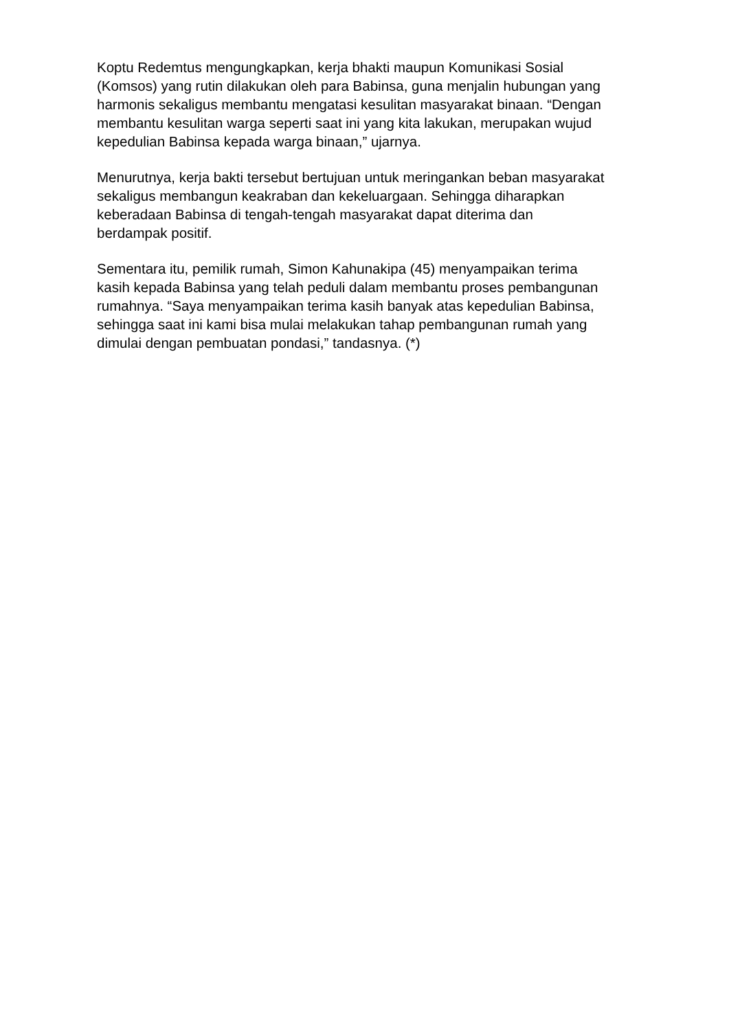Koptu Redemtus mengungkapkan, kerja bhakti maupun Komunikasi Sosial
(Komsos) yang rutin dilakukan oleh para Babinsa, guna menjalin hubungan yang
harmonis sekaligus membantu mengatasi kesulitan masyarakat binaan. “Dengan
membantu kesulitan warga seperti saat ini yang kita lakukan, merupakan wujud
kepedulian Babinsa kepada warga binaan,” ujarnya.
Menurutnya, kerja bakti tersebut bertujuan untuk meringankan beban masyarakat
sekaligus membangun keakraban dan kekeluargaan. Sehingga diharapkan
keberadaan Babinsa di tengah-tengah masyarakat dapat diterima dan
berdampak positif.
Sementara itu, pemilik rumah, Simon Kahunakipa (45) menyampaikan terima
kasih kepada Babinsa yang telah peduli dalam membantu proses pembangunan
rumahnya. “Saya menyampaikan terima kasih banyak atas kepedulian Babinsa,
sehingga saat ini kami bisa mulai melakukan tahap pembangunan rumah yang
dimulai dengan pembuatan pondasi,” tandasnya. (*)